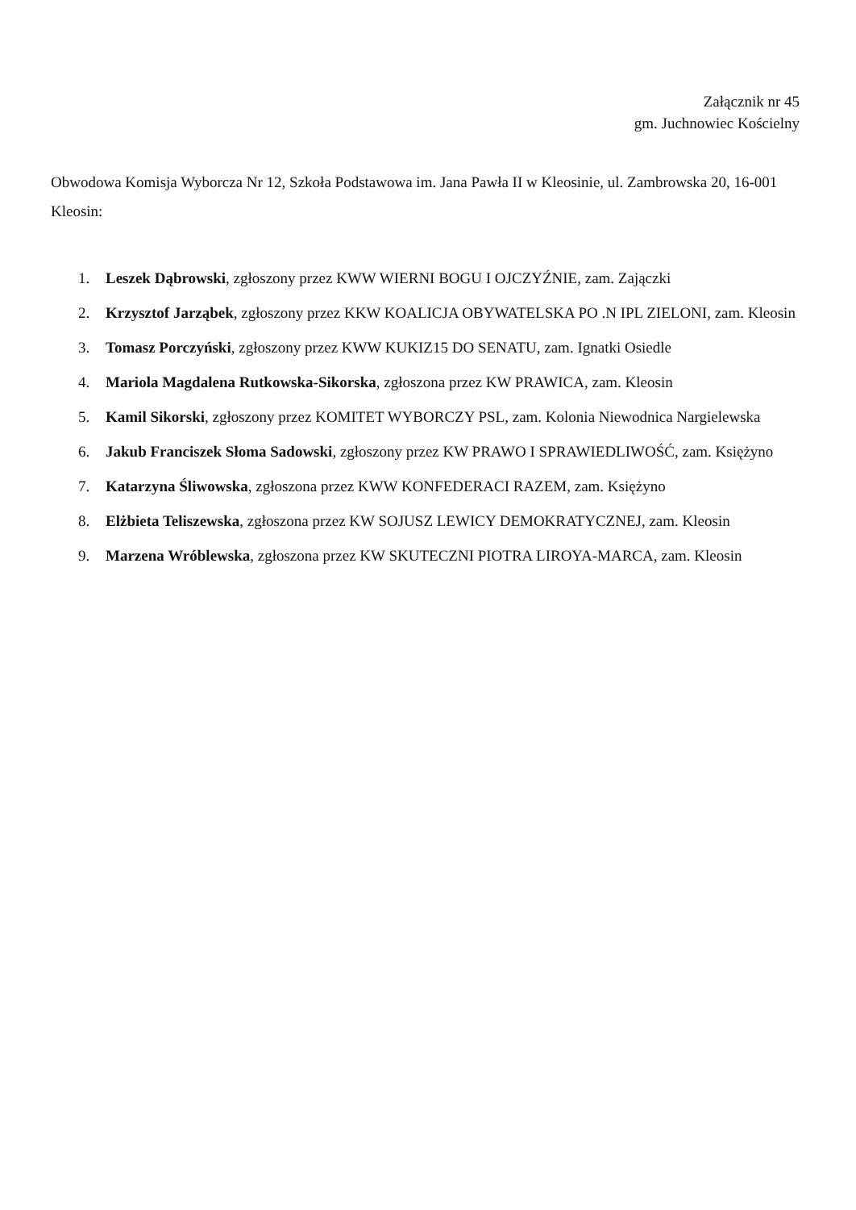Załącznik nr 45
gm. Juchnowiec Kościelny
Obwodowa Komisja Wyborcza Nr 12, Szkoła Podstawowa im. Jana Pawła II w Kleosinie, ul. Zambrowska 20, 16-001 Kleosin:
1. Leszek Dąbrowski, zgłoszony przez KWW WIERNI BOGU I OJCZYŹNIE, zam. Zajączki
2. Krzysztof Jarząbek, zgłoszony przez KKW KOALICJA OBYWATELSKA PO .N IPL ZIELONI, zam. Kleosin
3. Tomasz Porczyński, zgłoszony przez KWW KUKIZ15 DO SENATU, zam. Ignatki Osiedle
4. Mariola Magdalena Rutkowska-Sikorska, zgłoszona przez KW PRAWICA, zam. Kleosin
5. Kamil Sikorski, zgłoszony przez KOMITET WYBORCZY PSL, zam. Kolonia Niewodnica Nargielewska
6. Jakub Franciszek Słoma Sadowski, zgłoszony przez KW PRAWO I SPRAWIEDLIWOŚĆ, zam. Księżyno
7. Katarzyna Śliwowska, zgłoszona przez KWW KONFEDERACI RAZEM, zam. Księżyno
8. Elżbieta Teliszewska, zgłoszona przez KW SOJUSZ LEWICY DEMOKRATYCZNEJ, zam. Kleosin
9. Marzena Wróblewska, zgłoszona przez KW SKUTECZNI PIOTRA LIROYA-MARCA, zam. Kleosin